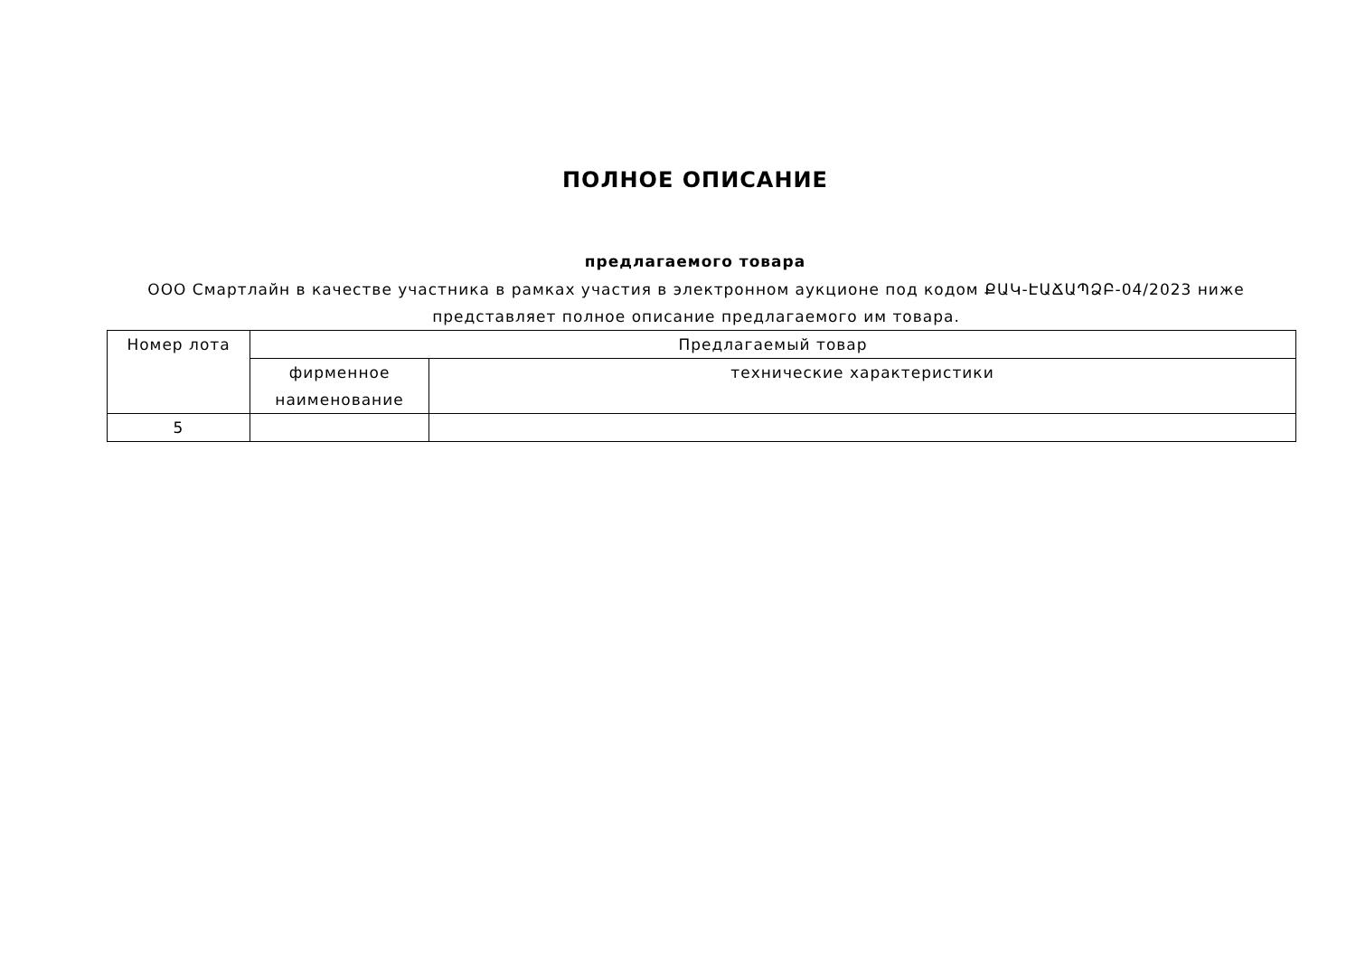ПОЛНОЕ ОПИСАНИЕ
предлагаемого товара
ООО Смартлайн в качестве участника в рамках участия в электронном аукционе под кодом ՔԱԿ-ԷԱՃԱՊՁԲ-04/2023 ниже представляет полное описание предлагаемого им товара.
| Номер лота | Предлагаемый товар | |
| | фирменное наименование | технические характеристики |
| 5 | | |